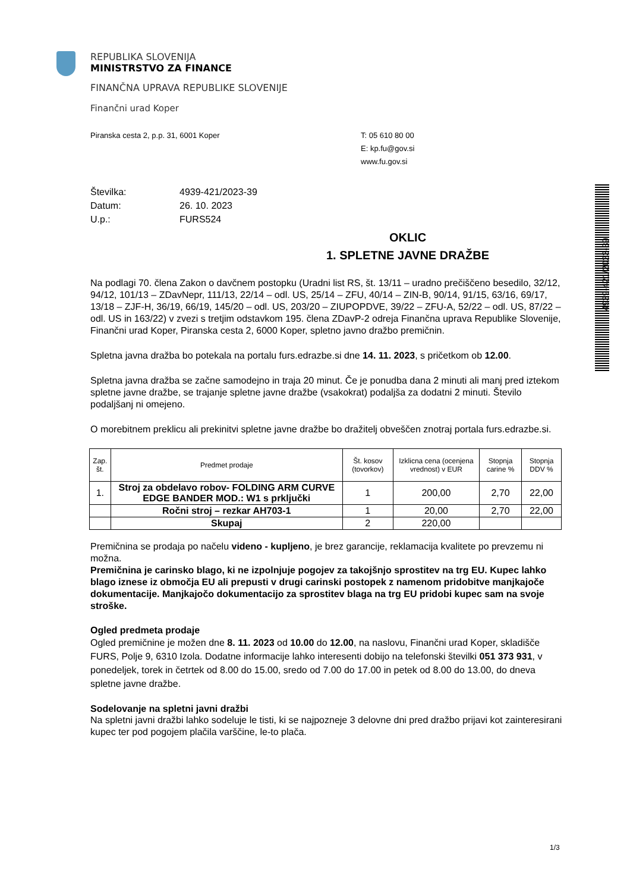4939-421/2023-39
REPUBLIKA SLOVENIJA
MINISTRSTVO ZA FINANCE
FINANČNA UPRAVA REPUBLIKE SLOVENIJE
Finančni urad Koper
Piranska cesta 2, p.p. 31, 6001 Koper T: 05 610 80 00
E: kp.fu@gov.si
www.fu.gov.si
Številka: 4939-421/2023-39
Datum: 26. 10. 2023
U.p.: FURS524
OKLIC
1. SPLETNE JAVNE DRAŽBE
Na podlagi 70. člena Zakon o davčnem postopku (Uradni list RS, št. 13/11 – uradno prečiščeno besedilo, 32/12, 94/12, 101/13 – ZDavNepr, 111/13, 22/14 – odl. US, 25/14 – ZFU, 40/14 – ZIN-B, 90/14, 91/15, 63/16, 69/17, 13/18 – ZJF-H, 36/19, 66/19, 145/20 – odl. US, 203/20 – ZIUPOPDVE, 39/22 – ZFU-A, 52/22 – odl. US, 87/22 – odl. US in 163/22) v zvezi s tretjim odstavkom 195. člena ZDavP-2 odreja Finančna uprava Republike Slovenije, Finančni urad Koper, Piranska cesta 2, 6000 Koper, spletno javno dražbo premičnin.
Spletna javna dražba bo potekala na portalu furs.edrazbe.si dne 14. 11. 2023, s pričetkom ob 12.00.
Spletna javna dražba se začne samodejno in traja 20 minut. Če je ponudba dana 2 minuti ali manj pred iztekom spletne javne dražbe, se trajanje spletne javne dražbe (vsakokrat) podaljša za dodatni 2 minuti. Število podaljšanj ni omejeno.
O morebitnem preklicu ali prekinitvi spletne javne dražbe bo dražitelj obveščen znotraj portala furs.edrazbe.si.
| Zap. št. | Predmet prodaje | Št. kosov (tovorkov) | Izklicna cena (ocenjena vrednost) v EUR | Stopnja carine % | Stopnja DDV % |
| --- | --- | --- | --- | --- | --- |
| 1. | Stroj za obdelavo robov- FOLDING ARM CURVE EDGE BANDER MOD.: W1 s prključki | 1 | 200,00 | 2,70 | 22,00 |
| | Ročni stroj – rezkar AH703-1 | 1 | 20,00 | 2,70 | 22,00 |
| | Skupaj | 2 | 220,00 | | |
Premičnina se prodaja po načelu videno - kupljeno, je brez garancije, reklamacija kvalitete po prevzemu ni možna.
Premičnina je carinsko blago, ki ne izpolnjuje pogojev za takojšnjo sprostitev na trg EU. Kupec lahko blago iznese iz območja EU ali prepusti v drugi carinski postopek z namenom pridobitve manjkajoče dokumentacije. Manjkajočo dokumentacijo za sprostitev blaga na trg EU pridobi kupec sam na svoje stroške.
Ogled predmeta prodaje
Ogled premičnine je možen dne 8. 11. 2023 od 10.00 do 12.00, na naslovu, Finančni urad Koper, skladišče FURS, Polje 9, 6310 Izola. Dodatne informacije lahko interesenti dobijo na telefonski številki 051 373 931, v ponedeljek, torek in četrtek od 8.00 do 15.00, sredo od 7.00 do 17.00 in petek od 8.00 do 13.00, do dneva spletne javne dražbe.
Sodelovanje na spletni javni dražbi
Na spletni javni dražbi lahko sodeluje le tisti, ki se najpozneje 3 delovne dni pred dražbo prijavi kot zainteresirani kupec ter pod pogojem plačila varščine, le-to plača.
1/3